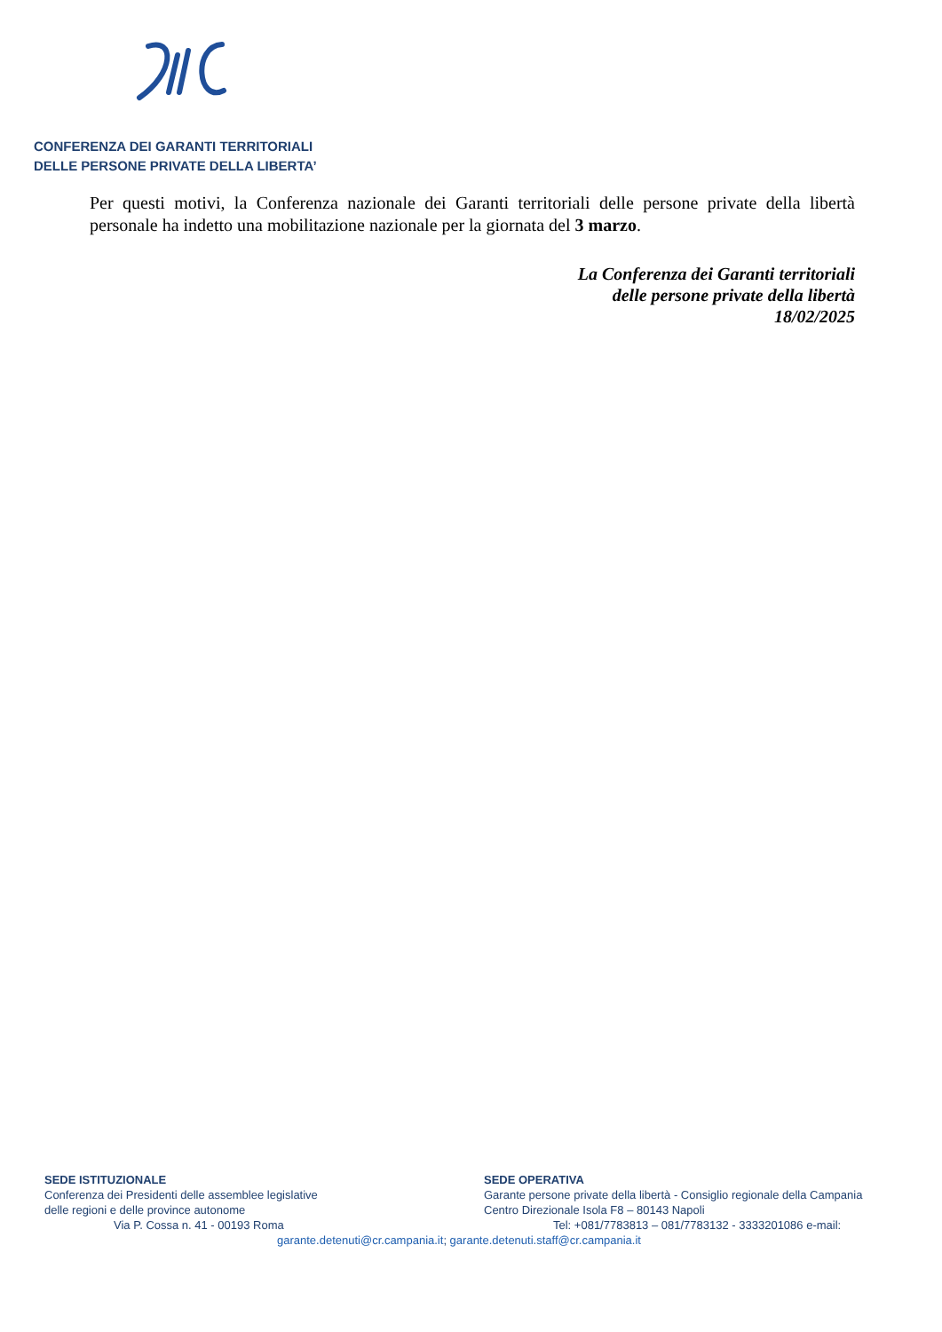CONFERENZA DEI GARANTI TERRITORIALI
DELLE PERSONE PRIVATE DELLA LIBERTA’
Per questi motivi, la Conferenza nazionale dei Garanti territoriali delle persone private della libertà personale ha indetto una mobilitazione nazionale per la giornata del 3 marzo.
La Conferenza dei Garanti territoriali
delle persone private della libertà
18/02/2025
SEDE ISTITUZIONALE
Conferenza dei Presidenti delle assemblee legislative
delle regioni e delle province autonome
Via P. Cossa n. 41 - 00193 Roma
SEDE OPERATIVA
Garante persone private della libertà - Consiglio regionale della Campania
Centro Direzionale Isola F8 – 80143 Napoli
Tel: +081/7783813 – 081/7783132 - 3333201086 e-mail:
garante.detenuti@cr.campania.it; garante.detenuti.staff@cr.campania.it